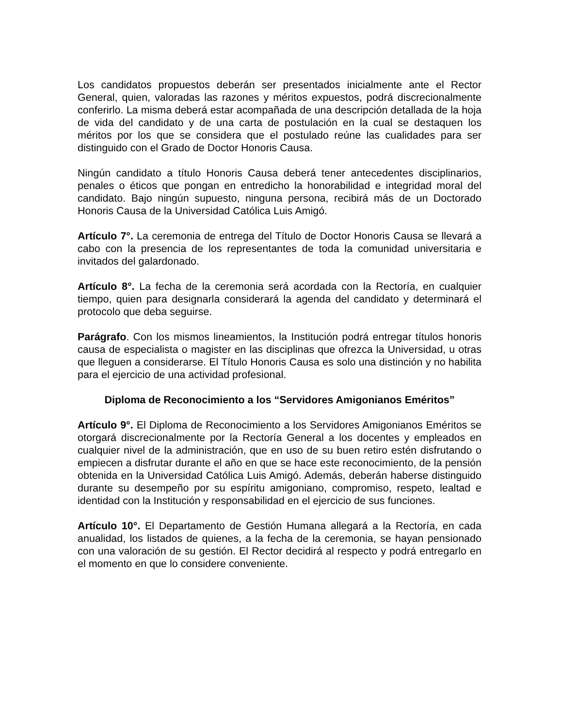Los candidatos propuestos deberán ser presentados inicialmente ante el Rector General, quien, valoradas las razones y méritos expuestos, podrá discrecionalmente conferirlo. La misma deberá estar acompañada de una descripción detallada de la hoja de vida del candidato y de una carta de postulación en la cual se destaquen los méritos por los que se considera que el postulado reúne las cualidades para ser distinguido con el Grado de Doctor Honoris Causa.
Ningún candidato a título Honoris Causa deberá tener antecedentes disciplinarios, penales o éticos que pongan en entredicho la honorabilidad e integridad moral del candidato. Bajo ningún supuesto, ninguna persona, recibirá más de un Doctorado Honoris Causa de la Universidad Católica Luis Amigó.
Artículo 7°. La ceremonia de entrega del Título de Doctor Honoris Causa se llevará a cabo con la presencia de los representantes de toda la comunidad universitaria e invitados del galardonado.
Artículo 8°. La fecha de la ceremonia será acordada con la Rectoría, en cualquier tiempo, quien para designarla considerará la agenda del candidato y determinará el protocolo que deba seguirse.
Parágrafo. Con los mismos lineamientos, la Institución podrá entregar títulos honoris causa de especialista o magister en las disciplinas que ofrezca la Universidad, u otras que lleguen a considerarse. El Título Honoris Causa es solo una distinción y no habilita para el ejercicio de una actividad profesional.
Diploma de Reconocimiento a los “Servidores Amigonianos Eméritos”
Artículo 9°. El Diploma de Reconocimiento a los Servidores Amigonianos Eméritos se otorgará discrecionalmente por la Rectoría General a los docentes y empleados en cualquier nivel de la administración, que en uso de su buen retiro estén disfrutando o empiecen a disfrutar durante el año en que se hace este reconocimiento, de la pensión obtenida en la Universidad Católica Luis Amigó. Además, deberán haberse distinguido durante su desempeño por su espíritu amigoniano, compromiso, respeto, lealtad e identidad con la Institución y responsabilidad en el ejercicio de sus funciones.
Artículo 10°. El Departamento de Gestión Humana allegará a la Rectoría, en cada anualidad, los listados de quienes, a la fecha de la ceremonia, se hayan pensionado con una valoración de su gestión. El Rector decidirá al respecto y podrá entregarlo en el momento en que lo considere conveniente.